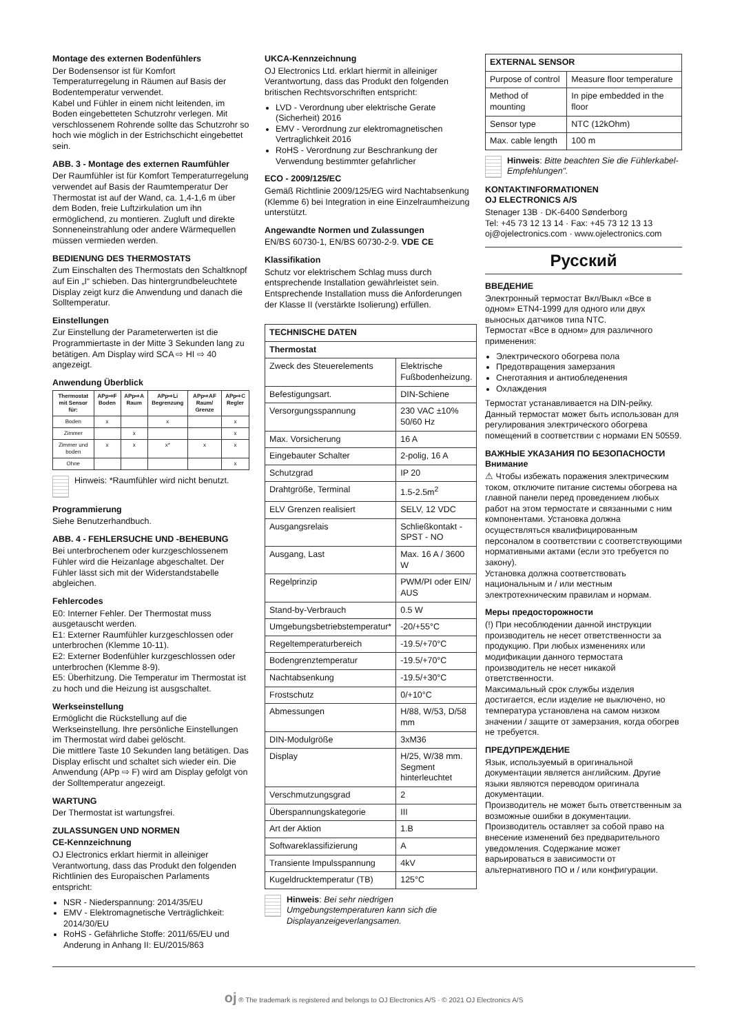Montage des externen Bodenfühlers
Der Bodensensor ist für Komfort Temperaturregelung in Räumen auf Basis der Bodentemperatur verwendet.
Kabel und Fühler in einem nicht leitenden, im Boden eingebetteten Schutzrohr verlegen. Mit verschlossenem Rohrende sollte das Schutzrohr so hoch wie möglich in der Estrichschicht eingebettet sein.
ABB. 3 - Montage des externen Raumfühler
Der Raumfühler ist für Komfort Temperaturregelung verwendet auf Basis der Raumtemperatur Der Thermostat ist auf der Wand, ca. 1,4-1,6 m über dem Boden, freie Luftzirkulation um ihn ermöglichend, zu montieren. Zugluft und direkte Sonneneinstrahlung oder andere Wärmequellen müssen vermieden werden.
BEDIENUNG DES THERMOSTATS
Zum Einschalten des Thermostats den Schaltknopf auf Ein „I“ schieben. Das hintergrundbeleuchtete Display zeigt kurz die Anwendung und danach die Solltemperatur.
Einstellungen
Zur Einstellung der Parameterwerten ist die Programmiertaste in der Mitte 3 Sekunden lang zu betätigen. Am Display wird SCA ⇨ HI ⇨ 40 angezeigt.
Anwendung Überblick
| Thermostat mit Sensor für: | APp⇨F Boden | APp⇨A Raum | APp⇨Li Begrenzung | APp⇨AF Raum/ Grenze | APp⇨C Regler |
| --- | --- | --- | --- | --- | --- |
| Boden | x | | x | | x |
| Zimmer | | x | | | x |
| Zimmer und boden | x | x | x* | x | x |
| Ohne | | | | | x |
Hinweis: *Raumfühler wird nicht benutzt.
Programmierung
Siehe Benutzerhandbuch.
ABB. 4 - FEHLERSUCHE UND -BEHEBUNG
Bei unterbrochenem oder kurzgeschlossenem Fühler wird die Heizanlage abgeschaltet. Der Fühler lässt sich mit der Widerstandstabelle abgleichen.
Fehlercodes
E0: Interner Fehler. Der Thermostat muss ausgetauscht werden.
E1: Externer Raumfühler kurzgeschlossen oder unterbrochen (Klemme 10-11).
E2: Externer Bodenfühler kurzgeschlossen oder unterbrochen (Klemme 8-9).
E5: Überhitzung. Die Temperatur im Thermostat ist zu hoch und die Heizung ist ausgschaltet.
Werkseinstellung
Ermöglicht die Rückstellung auf die Werkseinstellung. Ihre persönliche Einstellungen im Thermostat wird dabei gelöscht.
Die mittlere Taste 10 Sekunden lang betätigen. Das Display erlischt und schaltet sich wieder ein. Die Anwendung (APp ⇨ F) wird am Display gefolgt von der Solltemperatur angezeigt.
WARTUNG
Der Thermostat ist wartungsfrei.
ZULASSUNGEN UND NORMEN
CE-Kennzeichnung
OJ Electronics erklart hiermit in alleiniger Verantwortung, dass das Produkt den folgenden Richtlinien des Europaischen Parlaments entspricht:
NSR - Niederspannung: 2014/35/EU
EMV - Elektromagnetische Verträglichkeit: 2014/30/EU
RoHS - Gefährliche Stoffe: 2011/65/EU und Anderung in Anhang II: EU/2015/863
UKCA-Kennzeichnung
OJ Electronics Ltd. erklart hiermit in alleiniger Verantwortung, dass das Produkt den folgenden britischen Rechtsvorschriften entspricht:
LVD - Verordnung uber elektrische Gerate (Sicherheit) 2016
EMV - Verordnung zur elektromagnetischen Vertraglichkeit 2016
RoHS - Verordnung zur Beschrankung der Verwendung bestimmter gefahrlicher
ECO - 2009/125/EC
Gemäß Richtlinie 2009/125/EG wird Nachtabsenkung (Klemme 6) bei Integration in eine Einzelraumheizung unterstützt.
Angewandte Normen und Zulassungen
EN/BS 60730-1, EN/BS 60730-2-9. VDE CE
Klassifikation
Schutz vor elektrischem Schlag muss durch entsprechende Installation gewährleistet sein. Entsprechende Installation muss die Anforderungen der Klasse II (verstärkte Isolierung) erfüllen.
| TECHNISCHE DATEN | |
| --- | --- |
| Thermostat | |
| Zweck des Steuerelements | Elektrische Fußbodenheizung. |
| Befestigungsart. | DIN-Schiene |
| Versorgungsspannung | 230 VAC ±10% 50/60 Hz |
| Max. Vorsicherung | 16 A |
| Eingebauter Schalter | 2-polig, 16 A |
| Schutzgrad | IP 20 |
| Drahtgröße, Terminal | 1.5-2.5m<sup>2</sup> |
| ELV Grenzen realisiert | SELV, 12 VDC |
| Ausgangsrelais | Schließkontakt - SPST - NO |
| Ausgang, Last | Max. 16 A / 3600 W |
| Regelprinzip | PWM/PI oder EIN/ AUS |
| Stand-by-Verbrauch | 0.5 W |
| Umgebungsbetriebstemperatur* | -20/+55°C |
| Regeltemperaturbereich | -19.5/+70°C |
| Bodengrenztemperatur | -19.5/+70°C |
| Nachtabsenkung | -19.5/+30°C |
| Frostschutz | 0/+10°C |
| Abmessungen | H/88, W/53, D/58 mm |
| DIN-Modulgröße | 3xM36 |
| Display | H/25, W/38 mm. Segment hinterleuchtet |
| Verschmutzungsgrad | 2 |
| Überspannungskategorie | III |
| Art der Aktion | 1.B |
| Softwareklassifizierung | A |
| Transiente Impulsspannung | 4kV |
| Kugeldrucktemperatur (TB) | 125°C |
Hinweis: Bei sehr niedrigen Umgebungstemperaturen kann sich die Displayanzeigeverlangsamen.
| EXTERNAL SENSOR | |
| --- | --- |
| Purpose of control | Measure floor temperature |
| Method of mounting | In pipe embedded in the floor |
| Sensor type | NTC (12kOhm) |
| Max. cable length | 100 m |
Hinweis: Bitte beachten Sie die Fühlerkabel-Empfehlungen".
KONTAKTINFORMATIONEN
OJ ELECTRONICS A/S
Stenager 13B · DK-6400 Sønderborg
Tel: +45 73 12 13 14 · Fax: +45 73 12 13 13
oj@ojelectronics.com · www.ojelectronics.com
Русский
ВВЕДЕНИЕ
Электронный термостат Вкл/Выкл «Все в одном» ETN4-1999 для одного или двух выносных датчиков типа NTC.
Термостат «Все в одном» для различного применения:
Электрического обогрева пола
Предотвращения замерзания
Снеготаяния и антиобледенения
Охлаждения
Термостат устанавливается на DIN-рейку. Данный термостат может быть использован для регулирования электрического обогрева помещений в соответствии с нормами EN 50559.
ВАЖНЫЕ УКАЗАНИЯ ПО БЕЗОПАСНОСТИ
Внимание
⚠ Чтобы избежать поражения электрическим током, отключите питание системы обогрева на главной панели перед проведением любых работ на этом термостате и связанными с ним компонентами. Установка должна осуществляться квалифицированным персоналом в соответствии с соответствующими нормативными актами (если это требуется по закону).
Установка должна соответствовать национальным и / или местным электротехническим правилам и нормам.
Меры предосторожности
(!) При несоблюдении данной инструкции производитель не несет ответственности за продукцию. При любых изменениях или модификации данного термостата производитель не несет никакой ответственности.
Максимальный срок службы изделия достигается, если изделие не выключено, но температура установлена на самом низком значении / защите от замерзания, когда обогрев не требуется.
ПРЕДУПРЕЖДЕНИЕ
Язык, используемый в оригинальной документации является английским. Другие языки являются переводом оригинала документации.
Производитель не может быть ответственным за возможные ошибки в документации. Производитель оставляет за собой право на внесение изменений без предварительного уведомления. Содержание может варьироваться в зависимости от альтернативного ПО и / или конфигурации.
oj ® The trademark is registered and belongs to OJ Electronics A/S · © 2021 OJ Electronics A/S